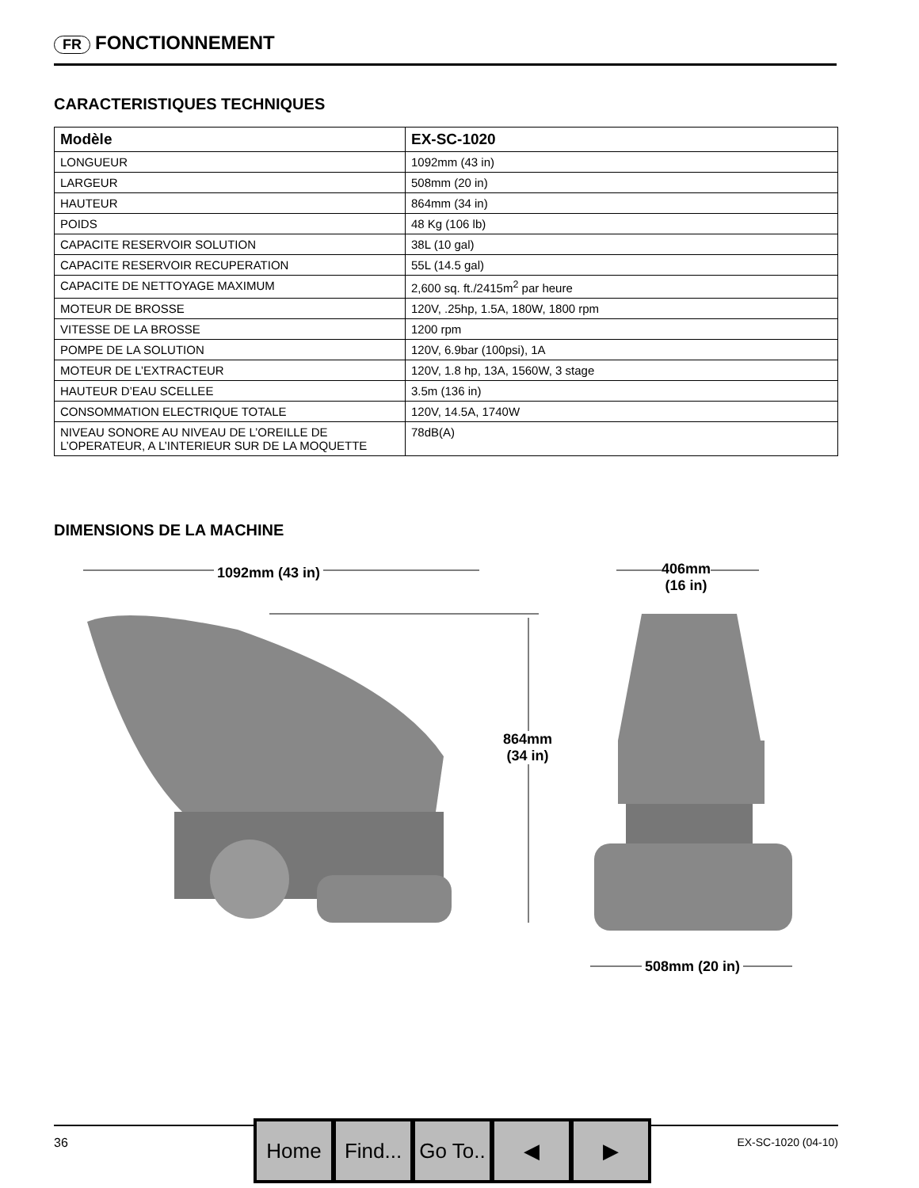FR FONCTIONNEMENT
CARACTERISTIQUES TECHNIQUES
| Modèle | EX-SC-1020 |
| --- | --- |
| LONGUEUR | 1092mm (43 in) |
| LARGEUR | 508mm (20 in) |
| HAUTEUR | 864mm (34 in) |
| POIDS | 48 Kg (106 lb) |
| CAPACITE RESERVOIR SOLUTION | 38L (10 gal) |
| CAPACITE RESERVOIR RECUPERATION | 55L (14.5 gal) |
| CAPACITE DE NETTOYAGE MAXIMUM | 2,600 sq. ft./2415m<sup>2</sup> par heure |
| MOTEUR DE BROSSE | 120V, .25hp, 1.5A, 180W, 1800 rpm |
| VITESSE DE LA BROSSE | 1200 rpm |
| POMPE DE LA SOLUTION | 120V, 6.9bar (100psi), 1A |
| MOTEUR DE L’EXTRACTEUR | 120V, 1.8 hp, 13A, 1560W, 3 stage |
| HAUTEUR D’EAU SCELLEE | 3.5m (136 in) |
| CONSOMMATION ELECTRIQUE TOTALE | 120V, 14.5A, 1740W |
| NIVEAU SONORE AU NIVEAU DE L’OREILLE DE L’OPERATEUR, A L’INTERIEUR SUR DE LA MOQUETTE | 78dB(A) |
DIMENSIONS DE LA MACHINE
1092mm (43 in)
406mm
(16 in)
864mm
(34 in)
508mm (20 in)
36 EX-SC-1020 (04-10)
Home Find...
Go To..
◀ ▶